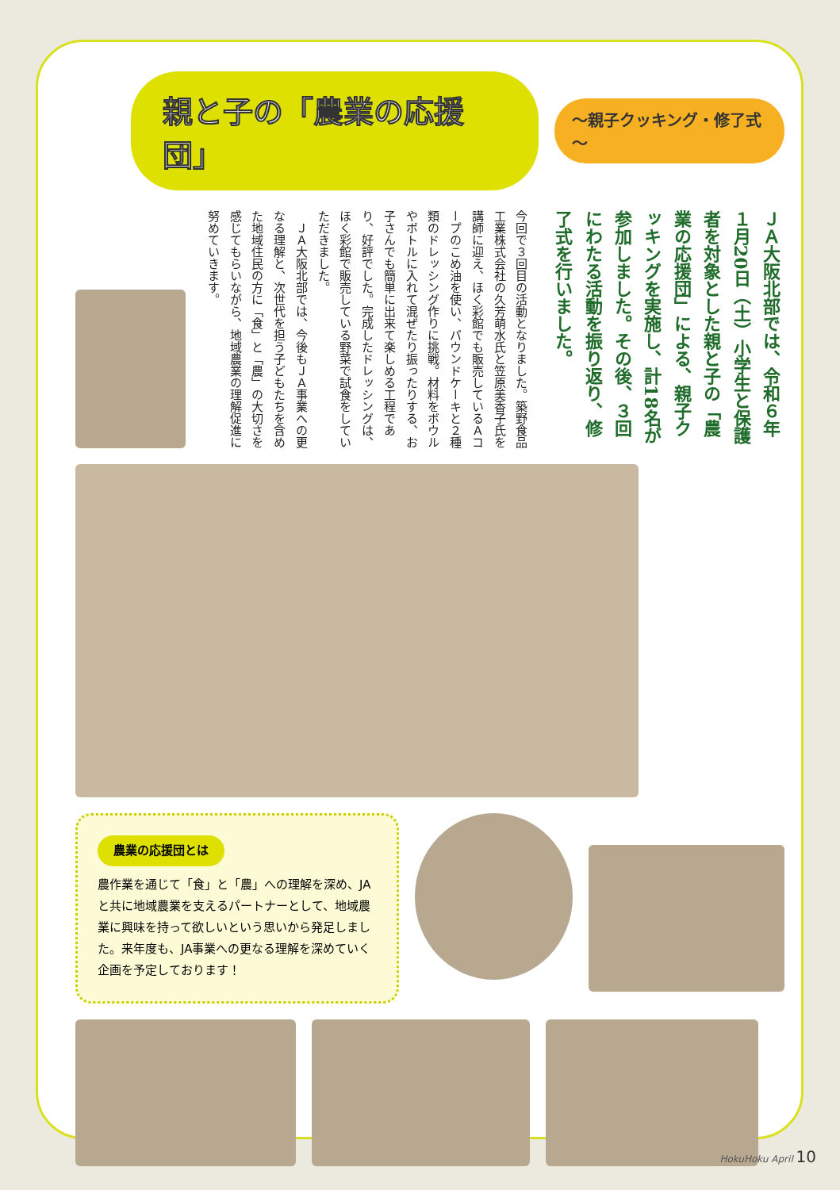親と子の「農業の応援団」
～親子クッキング・修了式～
ＪＡ大阪北部では、令和６年１月20日（土）小学生と保護者を対象とした親と子の「農業の応援団」による、親子クッキングを実施し、計18名が参加しました。その後、３回にわたる活動を振り返り、修了式を行いました。
今回で３回目の活動となりました。築野食品工業株式会社の久芳萌水氏と笠原美香子氏を講師に迎え、ほく彩館でも販売しているＡコープのこめ油を使い、パウンドケーキと２種類のドレッシング作りに挑戦。材料をボウルやボトルに入れて混ぜたり振ったりする、お子さんでも簡単に出来て楽しめる工程であり、好評でした。完成したドレッシングは、ほく彩館で販売している野菜で試食をしていただきました。
　ＪＡ大阪北部では、今後もＪＡ事業への更なる理解と、次世代を担う子どもたちを含めた地域住民の方に「食」と「農」の大切さを感じてもらいながら、地域農業の理解促進に努めていきます。
農業の応援団とは
農作業を通じて「食」と「農」への理解を深め、JAと共に地域農業を支えるパートナーとして、地域農業に興味を持って欲しいという思いから発足しました。来年度も、JA事業への更なる理解を深めていく企画を予定しております！
HokuHoku April 10